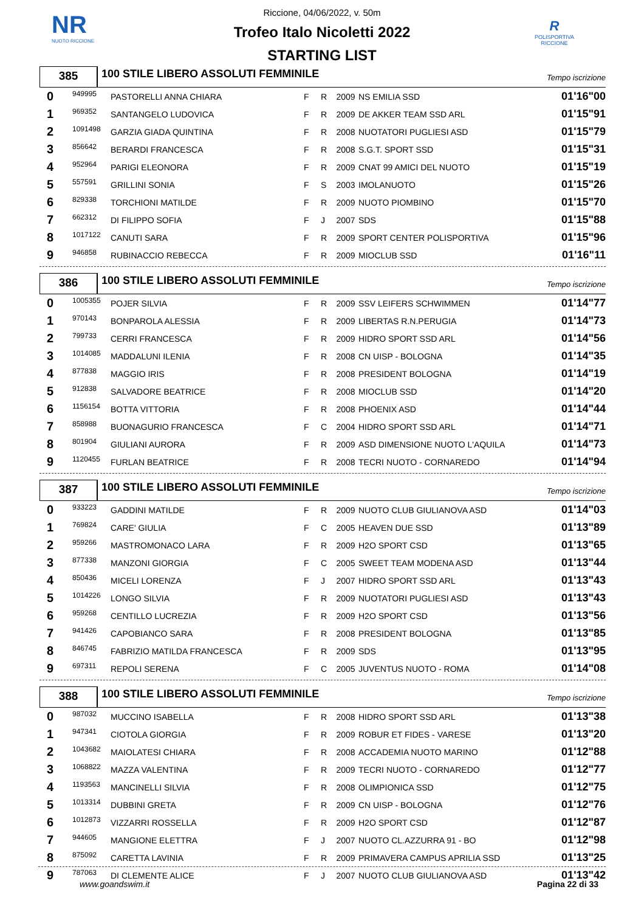NR
NUOTO RICCIONE
R
POLISPORTIVA RICCIONE
Riccione, 04/06/2022, v. 50m
Trofeo Italo Nicoletti 2022
STARTING LIST
385
100 STILE LIBERO ASSOLUTI FEMMINILE
Tempo iscrizione
| 0 | 949995 | PASTORELLI ANNA CHIARA | F | R | 2009 | NS EMILIA SSD | 01'16"00 |
| 1 | 969352 | SANTANGELO LUDOVICA | F | R | 2009 | DE AKKER TEAM SSD ARL | 01'15"91 |
| 2 | 1091498 | GARZIA GIADA QUINTINA | F | R | 2008 | NUOTATORI PUGLIESI ASD | 01'15"79 |
| 3 | 856642 | BERARDI FRANCESCA | F | R | 2008 | S.G.T. SPORT SSD | 01'15"31 |
| 4 | 952964 | PARIGI ELEONORA | F | R | 2009 | CNAT 99 AMICI DEL NUOTO | 01'15"19 |
| 5 | 557591 | GRILLINI SONIA | F | S | 2003 | IMOLANUOTO | 01'15"26 |
| 6 | 829338 | TORCHIONI MATILDE | F | R | 2009 | NUOTO PIOMBINO | 01'15"70 |
| 7 | 662312 | DI FILIPPO SOFIA | F | J | 2007 | SDS | 01'15"88 |
| 8 | 1017122 | CANUTI SARA | F | R | 2009 | SPORT CENTER POLISPORTIVA | 01'15"96 |
| 9 | 946858 | RUBINACCIO REBECCA | F | R | 2009 | MIOCLUB SSD | 01'16"11 |
386
100 STILE LIBERO ASSOLUTI FEMMINILE
Tempo iscrizione
| 0 | 1005355 | POJER SILVIA | F | R | 2009 | SSV LEIFERS SCHWIMMEN | 01'14"77 |
| 1 | 970143 | BONPAROLA ALESSIA | F | R | 2009 | LIBERTAS R.N.PERUGIA | 01'14"73 |
| 2 | 799733 | CERRI FRANCESCA | F | R | 2009 | HIDRO SPORT SSD ARL | 01'14"56 |
| 3 | 1014085 | MADDALUNI ILENIA | F | R | 2008 | CN UISP - BOLOGNA | 01'14"35 |
| 4 | 877838 | MAGGIO IRIS | F | R | 2008 | PRESIDENT BOLOGNA | 01'14"19 |
| 5 | 912838 | SALVADORE BEATRICE | F | R | 2008 | MIOCLUB SSD | 01'14"20 |
| 6 | 1156154 | BOTTA VITTORIA | F | R | 2008 | PHOENIX ASD | 01'14"44 |
| 7 | 858988 | BUONAGURIO FRANCESCA | F | C | 2004 | HIDRO SPORT SSD ARL | 01'14"71 |
| 8 | 801904 | GIULIANI AURORA | F | R | 2009 | ASD DIMENSIONE NUOTO L'AQUILA | 01'14"73 |
| 9 | 1120455 | FURLAN BEATRICE | F | R | 2008 | TECRI NUOTO - CORNAREDO | 01'14"94 |
387
100 STILE LIBERO ASSOLUTI FEMMINILE
Tempo iscrizione
| 0 | 933223 | GADDINI MATILDE | F | R | 2009 | NUOTO CLUB GIULIANOVA ASD | 01'14"03 |
| 1 | 769824 | CARE' GIULIA | F | C | 2005 | HEAVEN DUE SSD | 01'13"89 |
| 2 | 959266 | MASTROMONACO LARA | F | R | 2009 | H2O SPORT CSD | 01'13"65 |
| 3 | 877338 | MANZONI GIORGIA | F | C | 2005 | SWEET TEAM MODENA ASD | 01'13"44 |
| 4 | 850436 | MICELI LORENZA | F | J | 2007 | HIDRO SPORT SSD ARL | 01'13"43 |
| 5 | 1014226 | LONGO SILVIA | F | R | 2009 | NUOTATORI PUGLIESI ASD | 01'13"43 |
| 6 | 959268 | CENTILLO LUCREZIA | F | R | 2009 | H2O SPORT CSD | 01'13"56 |
| 7 | 941426 | CAPOBIANCO SARA | F | R | 2008 | PRESIDENT BOLOGNA | 01'13"85 |
| 8 | 846745 | FABRIZIO MATILDA FRANCESCA | F | R | 2009 | SDS | 01'13"95 |
| 9 | 697311 | REPOLI SERENA | F | C | 2005 | JUVENTUS NUOTO - ROMA | 01'14"08 |
388
100 STILE LIBERO ASSOLUTI FEMMINILE
Tempo iscrizione
| 0 | 987032 | MUCCINO ISABELLA | F | R | 2008 | HIDRO SPORT SSD ARL | 01'13"38 |
| 1 | 947341 | CIOTOLA GIORGIA | F | R | 2009 | ROBUR ET FIDES - VARESE | 01'13"20 |
| 2 | 1043682 | MAIOLATESI CHIARA | F | R | 2008 | ACCADEMIA NUOTO MARINO | 01'12"88 |
| 3 | 1068822 | MAZZA VALENTINA | F | R | 2009 | TECRI NUOTO - CORNAREDO | 01'12"77 |
| 4 | 1193563 | MANCINELLI SILVIA | F | R | 2008 | OLIMPIONICA SSD | 01'12"75 |
| 5 | 1013314 | DUBBINI GRETA | F | R | 2009 | CN UISP - BOLOGNA | 01'12"76 |
| 6 | 1012873 | VIZZARRI ROSSELLA | F | R | 2009 | H2O SPORT CSD | 01'12"87 |
| 7 | 944605 | MANGIONE ELETTRA | F | J | 2007 | NUOTO CL.AZZURRA 91 - BO | 01'12"98 |
| 8 | 875092 | CARETTA LAVINIA | F | R | 2009 | PRIMAVERA CAMPUS APRILIA SSD | 01'13"25 |
| 9 | 787063 | DI CLEMENTE ALICE | F | J | 2007 | NUOTO CLUB GIULIANOVA ASD | 01'13"42 |
www.goandswim.it Pagina 22 di 33